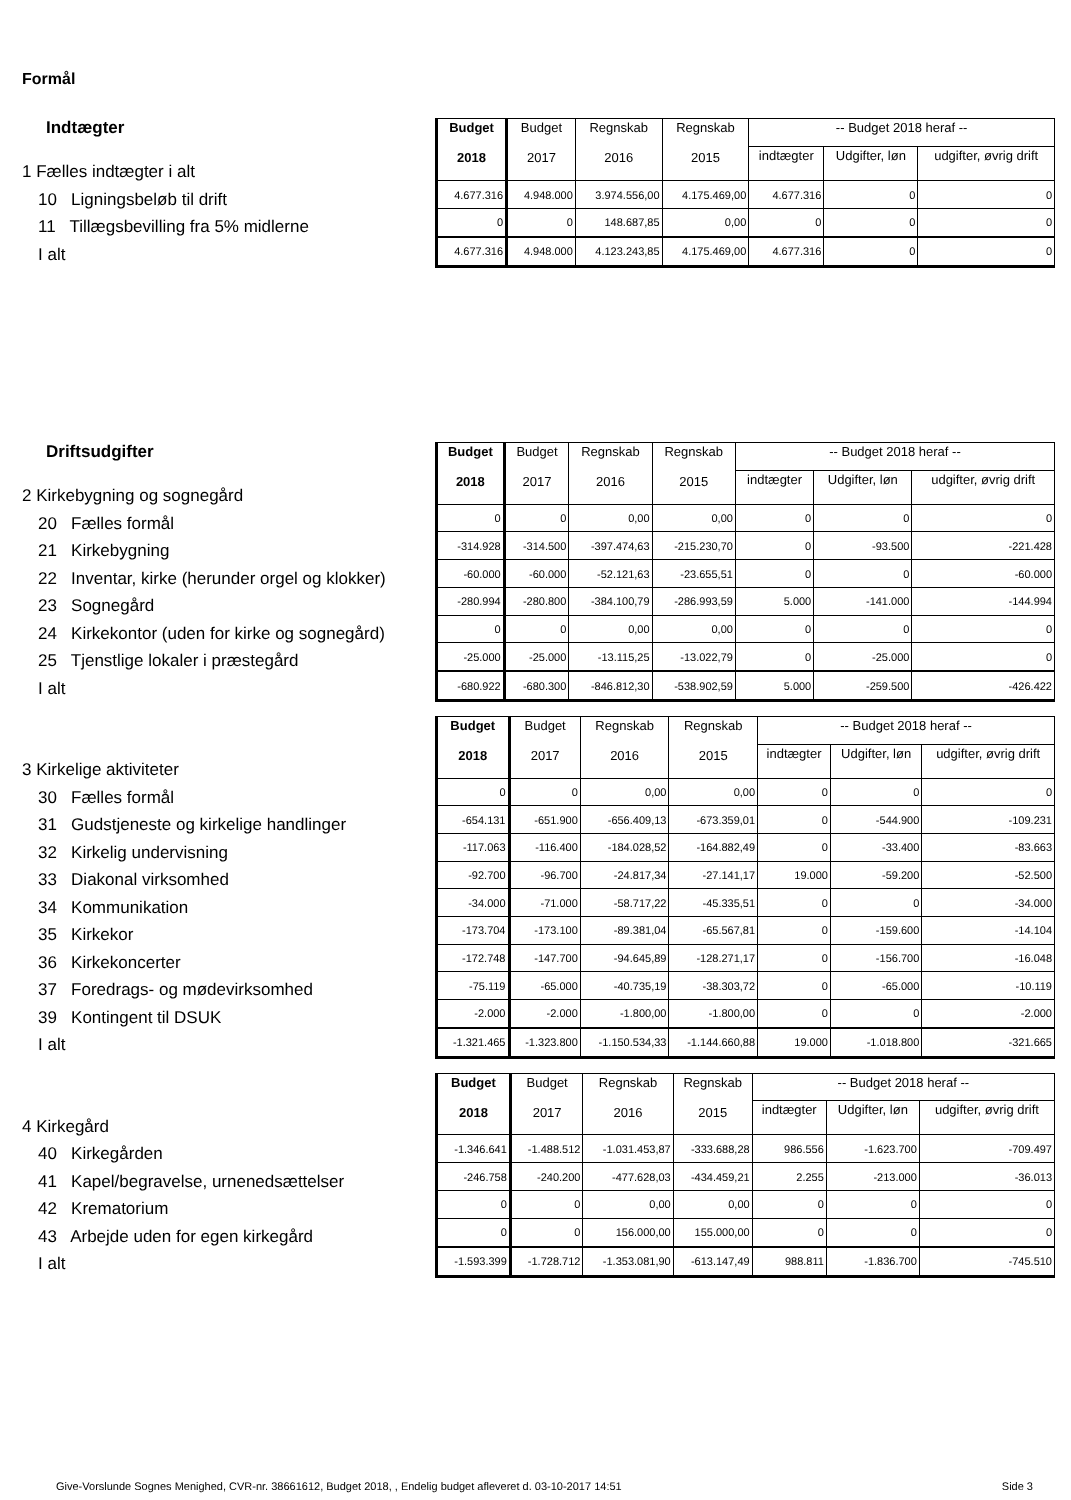Formål
Indtægter
1 Fælles indtægter i alt
10 Ligningsbeløb til drift
11 Tillægsbevilling fra 5% midlerne
I alt
| Budget 2018 | Budget 2017 | Regnskab 2016 | Regnskab 2015 | -- Budget 2018 heraf -- | | |
| --- | --- | --- | --- | --- | --- | --- |
| | | | | indtægter | Udgifter, løn | udgifter, øvrig drift |
| 4.677.316 | 4.948.000 | 3.974.556,00 | 4.175.469,00 | 4.677.316 | 0 | 0 |
| 0 | 0 | 148.687,85 | 0,00 | 0 | 0 | 0 |
| 4.677.316 | 4.948.000 | 4.123.243,85 | 4.175.469,00 | 4.677.316 | 0 | 0 |
Driftsudgifter
2 Kirkebygning og sognegård
20 Fælles formål
21 Kirkebygning
22 Inventar, kirke (herunder orgel og klokker)
23 Sognegård
24 Kirkekontor (uden for kirke og sognegård)
25 Tjenstlige lokaler i præstegård
I alt
| Budget 2018 | Budget 2017 | Regnskab 2016 | Regnskab 2015 | -- Budget 2018 heraf -- | | |
| --- | --- | --- | --- | --- | --- | --- |
| | | | | indtægter | Udgifter, løn | udgifter, øvrig drift |
| 0 | 0 | 0,00 | 0,00 | 0 | 0 | 0 |
| -314.928 | -314.500 | -397.474,63 | -215.230,70 | 0 | -93.500 | -221.428 |
| -60.000 | -60.000 | -52.121,63 | -23.655,51 | 0 | 0 | -60.000 |
| -280.994 | -280.800 | -384.100,79 | -286.993,59 | 5.000 | -141.000 | -144.994 |
| 0 | 0 | 0,00 | 0,00 | 0 | 0 | 0 |
| -25.000 | -25.000 | -13.115,25 | -13.022,79 | 0 | -25.000 | 0 |
| -680.922 | -680.300 | -846.812,30 | -538.902,59 | 5.000 | -259.500 | -426.422 |
3 Kirkelige aktiviteter
30 Fælles formål
31 Gudstjeneste og kirkelige handlinger
32 Kirkelig undervisning
33 Diakonal virksomhed
34 Kommunikation
35 Kirkekor
36 Kirkekoncerter
37 Foredrags- og mødevirksomhed
39 Kontingent til DSUK
I alt
| Budget 2018 | Budget 2017 | Regnskab 2016 | Regnskab 2015 | -- Budget 2018 heraf -- | | |
| --- | --- | --- | --- | --- | --- | --- |
| | | | | indtægter | Udgifter, løn | udgifter, øvrig drift |
| 0 | 0 | 0,00 | 0,00 | 0 | 0 | 0 |
| -654.131 | -651.900 | -656.409,13 | -673.359,01 | 0 | -544.900 | -109.231 |
| -117.063 | -116.400 | -184.028,52 | -164.882,49 | 0 | -33.400 | -83.663 |
| -92.700 | -96.700 | -24.817,34 | -27.141,17 | 19.000 | -59.200 | -52.500 |
| -34.000 | -71.000 | -58.717,22 | -45.335,51 | 0 | 0 | -34.000 |
| -173.704 | -173.100 | -89.381,04 | -65.567,81 | 0 | -159.600 | -14.104 |
| -172.748 | -147.700 | -94.645,89 | -128.271,17 | 0 | -156.700 | -16.048 |
| -75.119 | -65.000 | -40.735,19 | -38.303,72 | 0 | -65.000 | -10.119 |
| -2.000 | -2.000 | -1.800,00 | -1.800,00 | 0 | 0 | -2.000 |
| -1.321.465 | -1.323.800 | -1.150.534,33 | -1.144.660,88 | 19.000 | -1.018.800 | -321.665 |
4 Kirkegård
40 Kirkegården
41 Kapel/begravelse, urnenedsættelser
42 Krematorium
43 Arbejde uden for egen kirkegård
I alt
| Budget 2018 | Budget 2017 | Regnskab 2016 | Regnskab 2015 | -- Budget 2018 heraf -- | | |
| --- | --- | --- | --- | --- | --- | --- |
| | | | | indtægter | Udgifter, løn | udgifter, øvrig drift |
| -1.346.641 | -1.488.512 | -1.031.453,87 | -333.688,28 | 986.556 | -1.623.700 | -709.497 |
| -246.758 | -240.200 | -477.628,03 | -434.459,21 | 2.255 | -213.000 | -36.013 |
| 0 | 0 | 0,00 | 0,00 | 0 | 0 | 0 |
| 0 | 0 | 156.000,00 | 155.000,00 | 0 | 0 | 0 |
| -1.593.399 | -1.728.712 | -1.353.081,90 | -613.147,49 | 988.811 | -1.836.700 | -745.510 |
Give-Vorslunde Sognes Menighed, CVR-nr. 38661612, Budget 2018, , Endelig budget afleveret d. 03-10-2017 14:51
Side 3